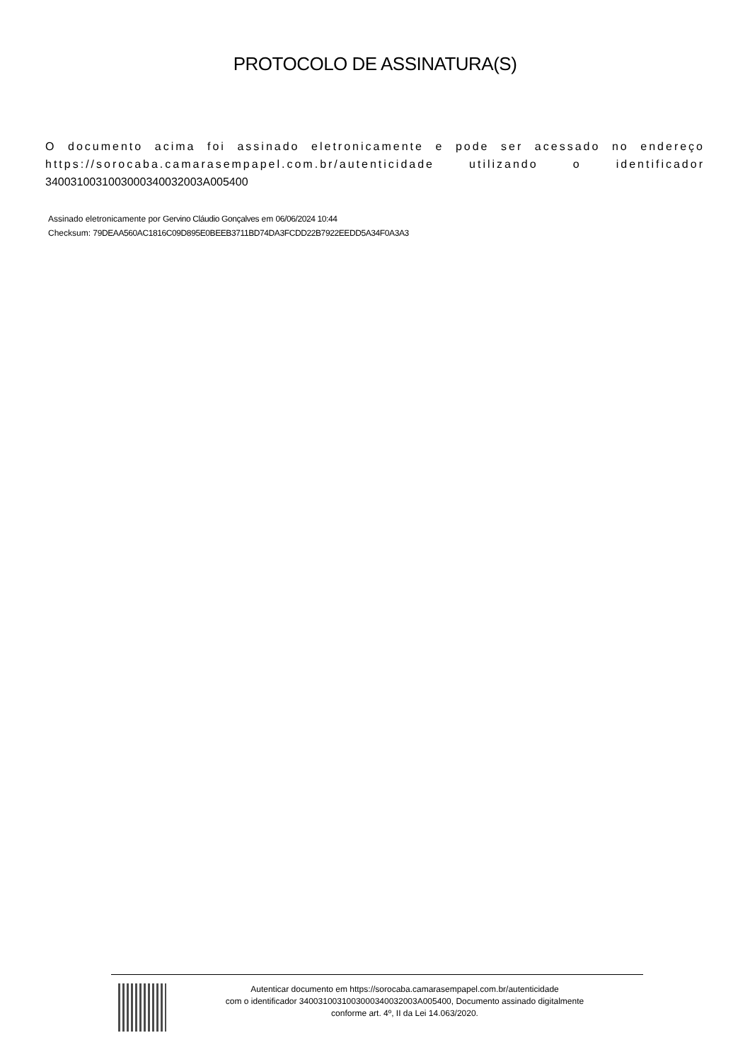PROTOCOLO DE ASSINATURA(S)
O documento acima foi assinado eletronicamente e pode ser acessado no endereço https://sorocaba.camarasempapel.com.br/autenticidade utilizando o identificador 340031003100300034003200​3A005400
Assinado eletronicamente por Gervino Cláudio Gonçalves em 06/06/2024 10:44
Checksum: 79DEAA560AC1816C09D895E0BEEB3711BD74DA3FCDD22B7922EEDD5A34F0A3A3
Autenticar documento em https://sorocaba.camarasempapel.com.br/autenticidade
com o identificador 340031003100300034003200​3A005400, Documento assinado digitalmente
conforme art. 4º, II da Lei 14.063/2020.